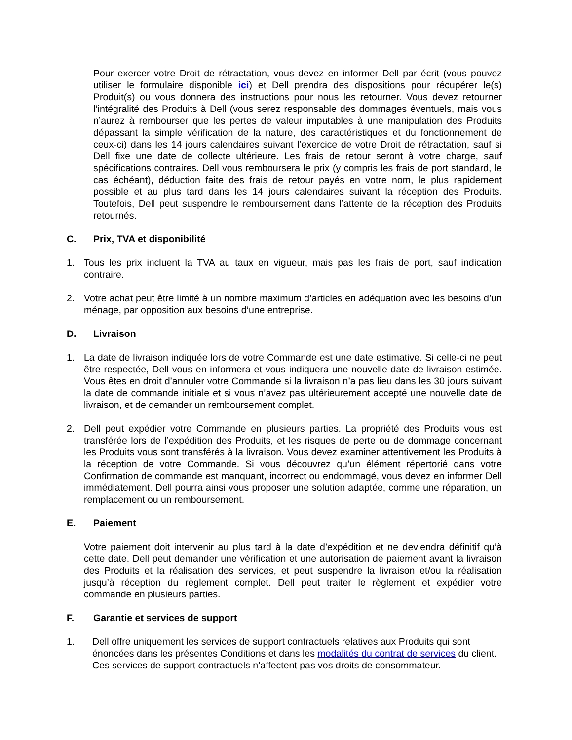Pour exercer votre Droit de rétractation, vous devez en informer Dell par écrit (vous pouvez utiliser le formulaire disponible ici) et Dell prendra des dispositions pour récupérer le(s) Produit(s) ou vous donnera des instructions pour nous les retourner. Vous devez retourner l’intégralité des Produits à Dell (vous serez responsable des dommages éventuels, mais vous n’aurez à rembourser que les pertes de valeur imputables à une manipulation des Produits dépassant la simple vérification de la nature, des caractéristiques et du fonctionnement de ceux-ci) dans les 14 jours calendaires suivant l’exercice de votre Droit de rétractation, sauf si Dell fixe une date de collecte ultérieure. Les frais de retour seront à votre charge, sauf spécifications contraires. Dell vous remboursera le prix (y compris les frais de port standard, le cas échéant), déduction faite des frais de retour payés en votre nom, le plus rapidement possible et au plus tard dans les 14 jours calendaires suivant la réception des Produits. Toutefois, Dell peut suspendre le remboursement dans l’attente de la réception des Produits retournés.
C. Prix, TVA et disponibilité
1. Tous les prix incluent la TVA au taux en vigueur, mais pas les frais de port, sauf indication contraire.
2. Votre achat peut être limité à un nombre maximum d’articles en adéquation avec les besoins d’un ménage, par opposition aux besoins d’une entreprise.
D. Livraison
1. La date de livraison indiquée lors de votre Commande est une date estimative. Si celle-ci ne peut être respectée, Dell vous en informera et vous indiquera une nouvelle date de livraison estimée. Vous êtes en droit d’annuler votre Commande si la livraison n’a pas lieu dans les 30 jours suivant la date de commande initiale et si vous n’avez pas ultérieurement accepté une nouvelle date de livraison, et de demander un remboursement complet.
2. Dell peut expédier votre Commande en plusieurs parties. La propriété des Produits vous est transférée lors de l’expédition des Produits, et les risques de perte ou de dommage concernant les Produits vous sont transférés à la livraison. Vous devez examiner attentivement les Produits à la réception de votre Commande. Si vous découvrez qu’un élément répertorié dans votre Confirmation de commande est manquant, incorrect ou endommagé, vous devez en informer Dell immédiatement. Dell pourra ainsi vous proposer une solution adaptée, comme une réparation, un remplacement ou un remboursement.
E. Paiement
Votre paiement doit intervenir au plus tard à la date d’expédition et ne deviendra définitif qu’à cette date. Dell peut demander une vérification et une autorisation de paiement avant la livraison des Produits et la réalisation des services, et peut suspendre la livraison et/ou la réalisation jusqu’à réception du règlement complet. Dell peut traiter le règlement et expédier votre commande en plusieurs parties.
F. Garantie et services de support
1. Dell offre uniquement les services de support contractuels relatives aux Produits qui sont énoncées dans les présentes Conditions et dans les modalités du contrat de services du client. Ces services de support contractuels n’affectent pas vos droits de consommateur.